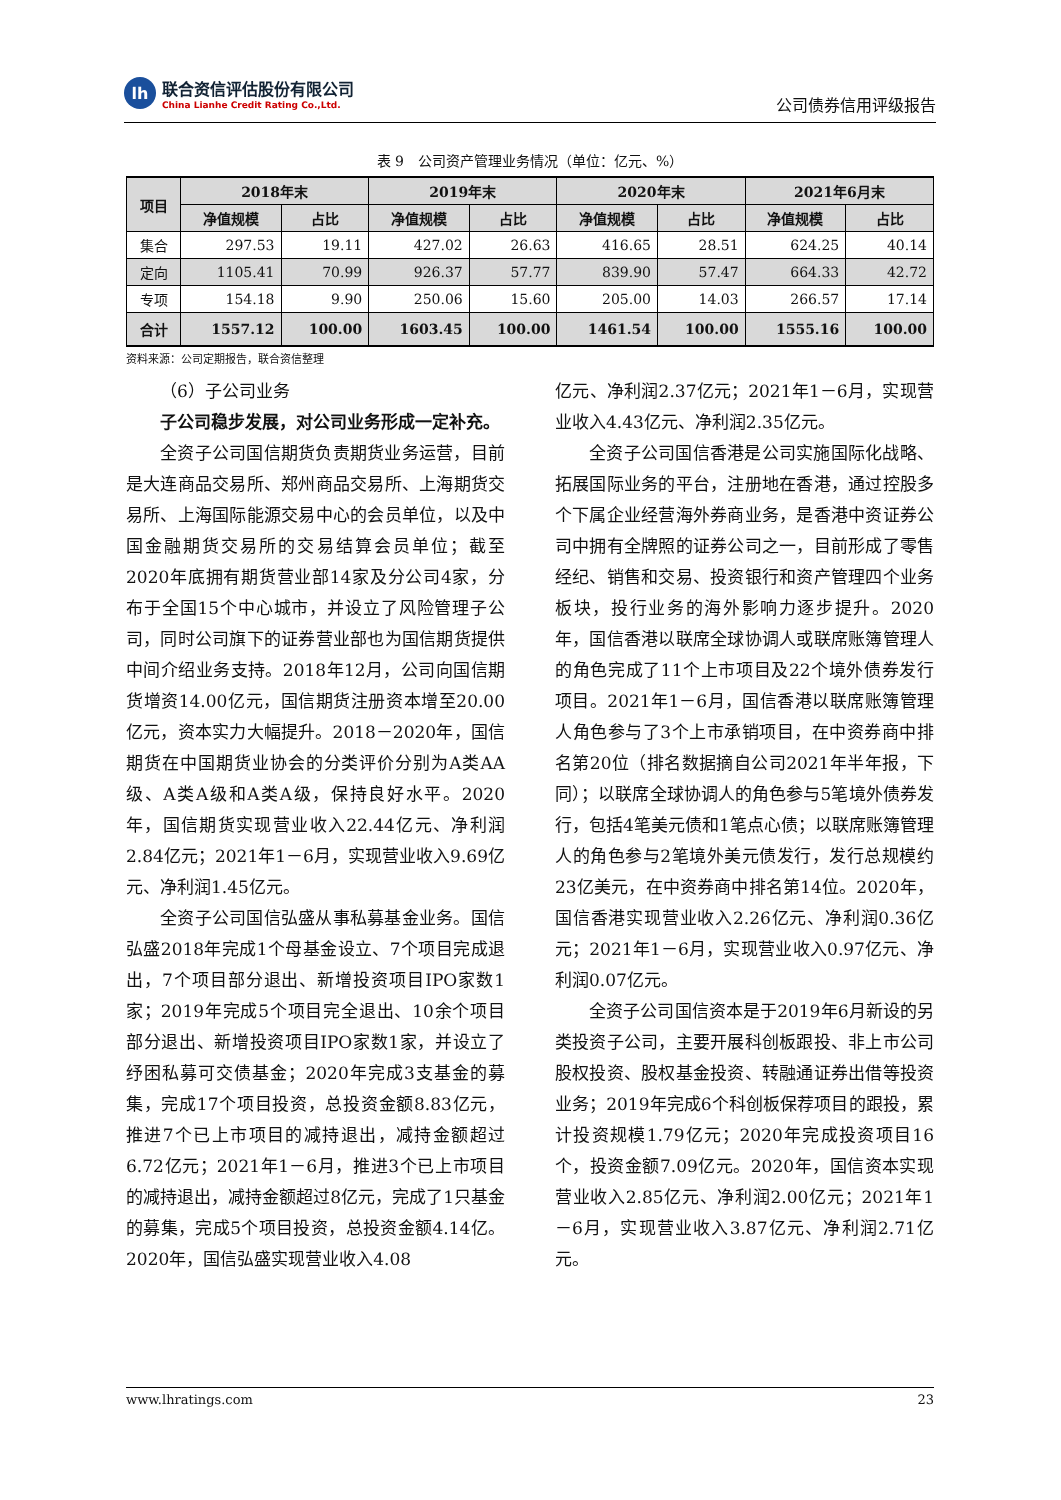lh
联合资信评估股份有限公司
China Lianhe Credit Rating Co.,Ltd.
公司债券信用评级报告
表 9　公司资产管理业务情况（单位：亿元、%）
| 项目 | 2018年末 | | 2019年末 | | 2020年末 | | 2021年6月末 | |
| --- | --- | --- | --- | --- | --- | --- | --- | --- |
| | 净值规模 | 占比 | 净值规模 | 占比 | 净值规模 | 占比 | 净值规模 | 占比 |
| 集合 | 297.53 | 19.11 | 427.02 | 26.63 | 416.65 | 28.51 | 624.25 | 40.14 |
| 定向 | 1105.41 | 70.99 | 926.37 | 57.77 | 839.90 | 57.47 | 664.33 | 42.72 |
| 专项 | 154.18 | 9.90 | 250.06 | 15.60 | 205.00 | 14.03 | 266.57 | 17.14 |
| 合计 | 1557.12 | 100.00 | 1603.45 | 100.00 | 1461.54 | 100.00 | 1555.16 | 100.00 |
资料来源：公司定期报告，联合资信整理
（6）子公司业务
子公司稳步发展，对公司业务形成一定补充。
全资子公司国信期货负责期货业务运营，目前是大连商品交易所、郑州商品交易所、上海期货交易所、上海国际能源交易中心的会员单位，以及中国金融期货交易所的交易结算会员单位；截至2020年底拥有期货营业部14家及分公司4家，分布于全国15个中心城市，并设立了风险管理子公司，同时公司旗下的证券营业部也为国信期货提供中间介绍业务支持。2018年12月，公司向国信期货增资14.00亿元，国信期货注册资本增至20.00亿元，资本实力大幅提升。2018－2020年，国信期货在中国期货业协会的分类评价分别为A类AA级、A类A级和A类A级，保持良好水平。2020年，国信期货实现营业收入22.44亿元、净利润2.84亿元；2021年1－6月，实现营业收入9.69亿元、净利润1.45亿元。
全资子公司国信弘盛从事私募基金业务。国信弘盛2018年完成1个母基金设立、7个项目完成退出，7个项目部分退出、新增投资项目IPO家数1家；2019年完成5个项目完全退出、10余个项目部分退出、新增投资项目IPO家数1家，并设立了纾困私募可交债基金；2020年完成3支基金的募集，完成17个项目投资，总投资金额8.83亿元，推进7个已上市项目的减持退出，减持金额超过6.72亿元；2021年1－6月，推进3个已上市项目的减持退出，减持金额超过8亿元，完成了1只基金的募集，完成5个项目投资，总投资金额4.14亿。2020年，国信弘盛实现营业收入4.08
亿元、净利润2.37亿元；2021年1－6月，实现营业收入4.43亿元、净利润2.35亿元。
全资子公司国信香港是公司实施国际化战略、拓展国际业务的平台，注册地在香港，通过控股多个下属企业经营海外券商业务，是香港中资证券公司中拥有全牌照的证券公司之一，目前形成了零售经纪、销售和交易、投资银行和资产管理四个业务板块，投行业务的海外影响力逐步提升。2020年，国信香港以联席全球协调人或联席账簿管理人的角色完成了11个上市项目及22个境外债券发行项目。2021年1－6月，国信香港以联席账簿管理人角色参与了3个上市承销项目，在中资券商中排名第20位（排名数据摘自公司2021年半年报，下同）；以联席全球协调人的角色参与5笔境外债券发行，包括4笔美元债和1笔点心债；以联席账簿管理人的角色参与2笔境外美元债发行，发行总规模约23亿美元，在中资券商中排名第14位。2020年，国信香港实现营业收入2.26亿元、净利润0.36亿元；2021年1－6月，实现营业收入0.97亿元、净利润0.07亿元。
全资子公司国信资本是于2019年6月新设的另类投资子公司，主要开展科创板跟投、非上市公司股权投资、股权基金投资、转融通证券出借等投资业务；2019年完成6个科创板保荐项目的跟投，累计投资规模1.79亿元；2020年完成投资项目16个，投资金额7.09亿元。2020年，国信资本实现营业收入2.85亿元、净利润2.00亿元；2021年1－6月，实现营业收入3.87亿元、净利润2.71亿元。
www.lhratings.com 23